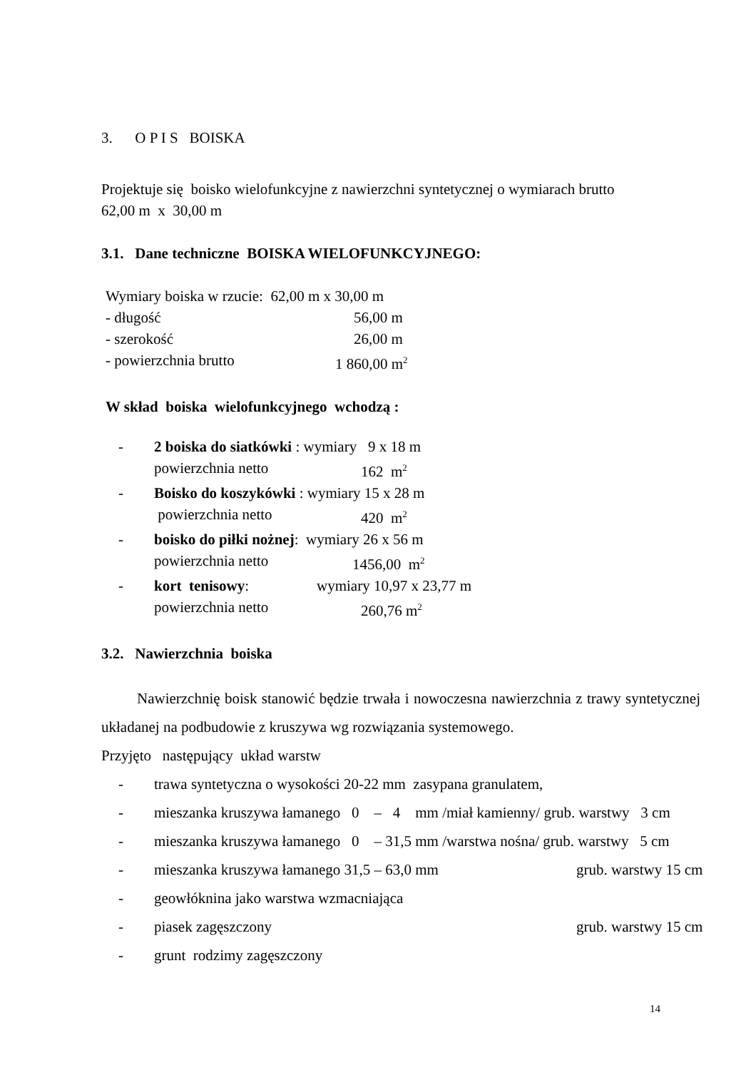3. O P I S BOISKA
Projektuje się boisko wielofunkcyjne z nawierzchni syntetycznej o wymiarach brutto
62,00 m x 30,00 m
3.1. Dane techniczne BOISKA WIELOFUNKCYJNEGO:
Wymiary boiska w rzucie: 62,00 m x 30,00 m
- długość 56,00 m
- szerokość 26,00 m
- powierzchnia brutto 1 860,00 m<sup>2</sup>
W skład boiska wielofunkcyjnego wchodzą :
- 2 boiska do siatkówki : wymiary 9 x 18 m
powierzchnia netto 162 m<sup>2</sup>
- Boisko do koszykówki : wymiary 15 x 28 m
powierzchnia netto 420 m<sup>2</sup>
- boisko do piłki nożnej: wymiary 26 x 56 m
powierzchnia netto 1456,00 m<sup>2</sup>
- kort tenisowy: wymiary 10,97 x 23,77 m
powierzchnia netto 260,76 m<sup>2</sup>
3.2. Nawierzchnia boiska
Nawierzchnię boisk stanowić będzie trwała i nowoczesna nawierzchnia z trawy syntetycznej układanej na podbudowie z kruszywa wg rozwiązania systemowego.
Przyjęto następujący układ warstw
- trawa syntetyczna o wysokości 20-22 mm zasypana granulatem,
- mieszanka kruszywa łamanego 0 – 4 mm /miał kamienny/ grub. warstwy 3 cm
- mieszanka kruszywa łamanego 0 – 31,5 mm /warstwa nośna/ grub. warstwy 5 cm
- mieszanka kruszywa łamanego 31,5 – 63,0 mm grub. warstwy 15 cm
- geowłóknina jako warstwa wzmacniająca
- piasek zagęszczony grub. warstwy 15 cm
- grunt rodzimy zagęszczony
14